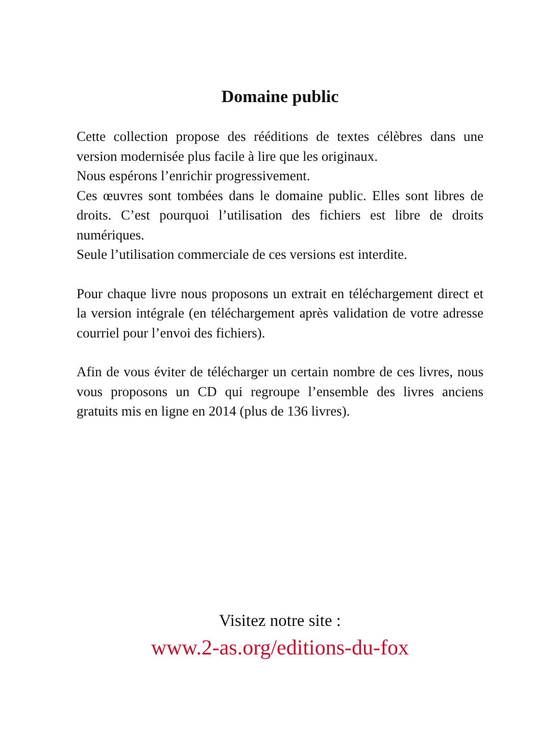Domaine public
Cette collection propose des rééditions de textes célèbres dans une version modernisée plus facile à lire que les originaux.
Nous espérons l’enrichir progressivement.
Ces œuvres sont tombées dans le domaine public. Elles sont libres de droits. C’est pourquoi l’utilisation des fichiers est libre de droits numériques.
Seule l’utilisation commerciale de ces versions est interdite.
Pour chaque livre nous proposons un extrait en téléchargement direct et la version intégrale (en téléchargement après validation de votre adresse courriel pour l’envoi des fichiers).
Afin de vous éviter de télécharger un certain nombre de ces livres, nous vous proposons un CD qui regroupe l’ensemble des livres anciens gratuits mis en ligne en 2014 (plus de 136 livres).
Visitez notre site :
www.2-as.org/editions-du-fox